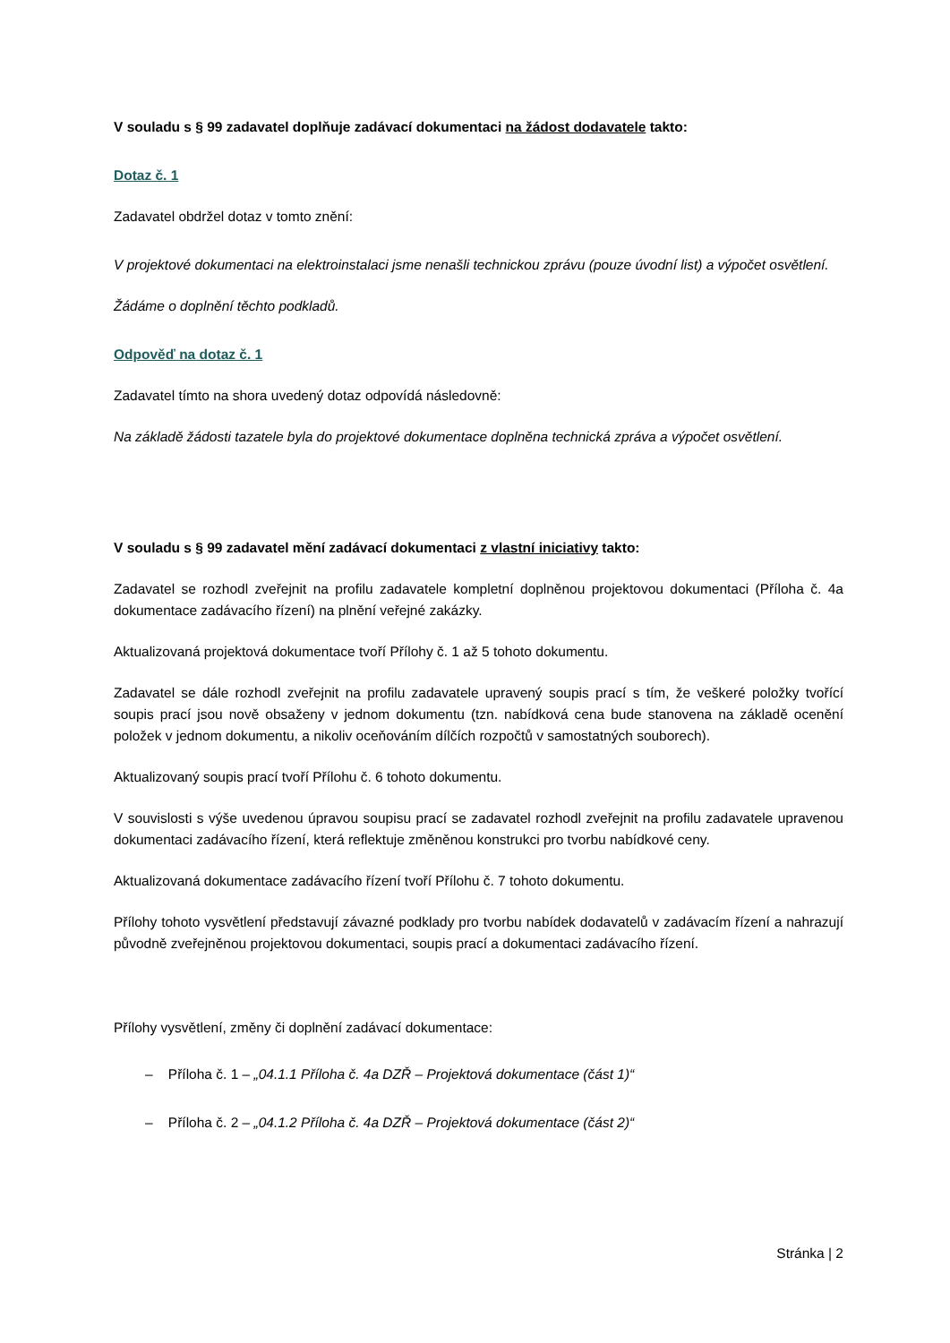V souladu s § 99 zadavatel doplňuje zadávací dokumentaci na žádost dodavatele takto:
Dotaz č. 1
Zadavatel obdržel dotaz v tomto znění:
V projektové dokumentaci na elektroinstalaci jsme nenašli technickou zprávu (pouze úvodní list) a výpočet osvětlení.
Žádáme o doplnění těchto podkladů.
Odpověď na dotaz č. 1
Zadavatel tímto na shora uvedený dotaz odpovídá následovně:
Na základě žádosti tazatele byla do projektové dokumentace doplněna technická zpráva a výpočet osvětlení.
V souladu s § 99 zadavatel mění zadávací dokumentaci z vlastní iniciativy takto:
Zadavatel se rozhodl zveřejnit na profilu zadavatele kompletní doplněnou projektovou dokumentaci (Příloha č. 4a dokumentace zadávacího řízení) na plnění veřejné zakázky.
Aktualizovaná projektová dokumentace tvoří Přílohy č. 1 až 5 tohoto dokumentu.
Zadavatel se dále rozhodl zveřejnit na profilu zadavatele upravený soupis prací s tím, že veškeré položky tvořící soupis prací jsou nově obsaženy v jednom dokumentu (tzn. nabídková cena bude stanovena na základě ocenění položek v jednom dokumentu, a nikoliv oceňováním dílčích rozpočtů v samostatných souborech).
Aktualizovaný soupis prací tvoří Přílohu č. 6 tohoto dokumentu.
V souvislosti s výše uvedenou úpravou soupisu prací se zadavatel rozhodl zveřejnit na profilu zadavatele upravenou dokumentaci zadávacího řízení, která reflektuje změněnou konstrukci pro tvorbu nabídkové ceny.
Aktualizovaná dokumentace zadávacího řízení tvoří Přílohu č. 7 tohoto dokumentu.
Přílohy tohoto vysvětlení představují závazné podklady pro tvorbu nabídek dodavatelů v zadávacím řízení a nahrazují původně zveřejněnou projektovou dokumentaci, soupis prací a dokumentaci zadávacího řízení.
Přílohy vysvětlení, změny či doplnění zadávací dokumentace:
– Příloha č. 1 – „04.1.1 Příloha č. 4a DZŘ – Projektová dokumentace (část 1)“
– Příloha č. 2 – „04.1.2 Příloha č. 4a DZŘ – Projektová dokumentace (část 2)“
Stránka | 2